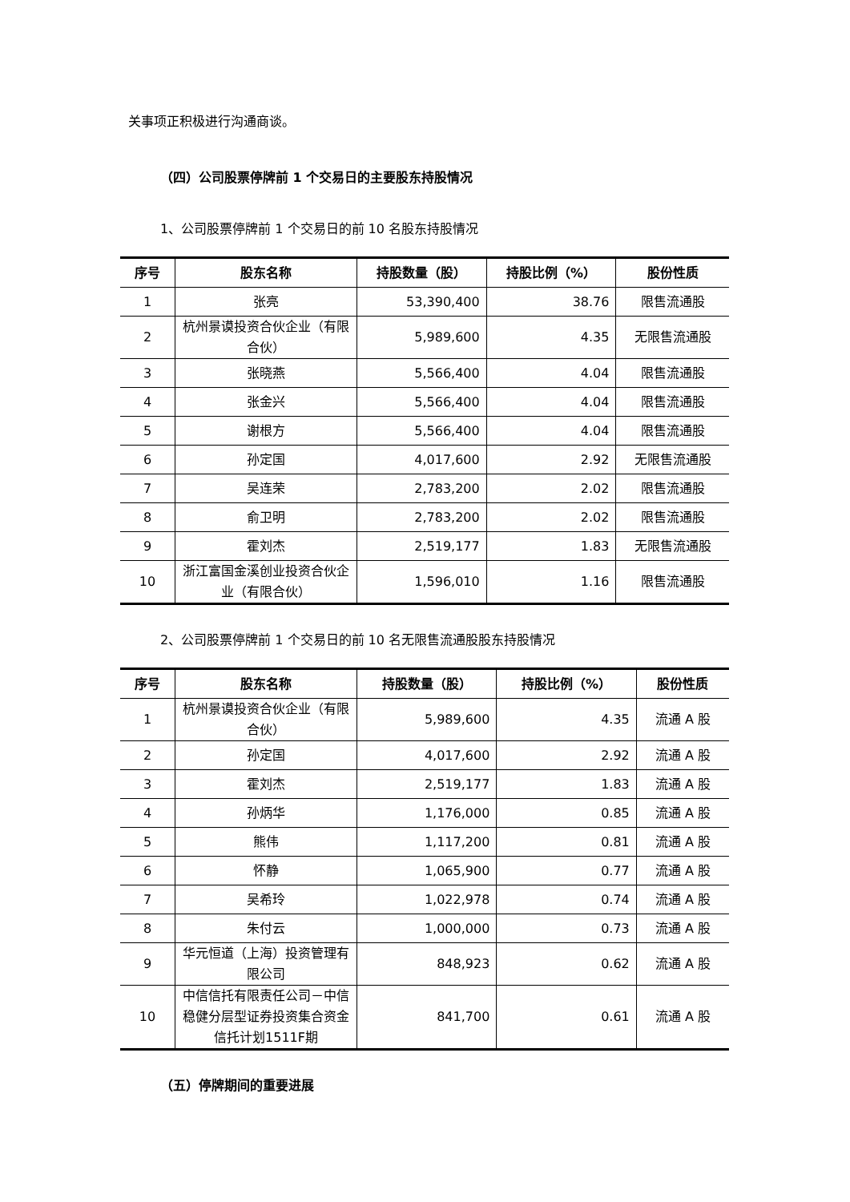关事项正积极进行沟通商谈。
（四）公司股票停牌前 1 个交易日的主要股东持股情况
1、公司股票停牌前 1 个交易日的前 10 名股东持股情况
| 序号 | 股东名称 | 持股数量（股） | 持股比例（%） | 股份性质 |
| --- | --- | --- | --- | --- |
| 1 | 张亮 | 53,390,400 | 38.76 | 限售流通股 |
| 2 | 杭州景谟投资合伙企业（有限合伙） | 5,989,600 | 4.35 | 无限售流通股 |
| 3 | 张晓燕 | 5,566,400 | 4.04 | 限售流通股 |
| 4 | 张金兴 | 5,566,400 | 4.04 | 限售流通股 |
| 5 | 谢根方 | 5,566,400 | 4.04 | 限售流通股 |
| 6 | 孙定国 | 4,017,600 | 2.92 | 无限售流通股 |
| 7 | 吴连荣 | 2,783,200 | 2.02 | 限售流通股 |
| 8 | 俞卫明 | 2,783,200 | 2.02 | 限售流通股 |
| 9 | 霍刘杰 | 2,519,177 | 1.83 | 无限售流通股 |
| 10 | 浙江富国金溪创业投资合伙企业（有限合伙） | 1,596,010 | 1.16 | 限售流通股 |
2、公司股票停牌前 1 个交易日的前 10 名无限售流通股股东持股情况
| 序号 | 股东名称 | 持股数量（股） | 持股比例（%） | 股份性质 |
| --- | --- | --- | --- | --- |
| 1 | 杭州景谟投资合伙企业（有限合伙） | 5,989,600 | 4.35 | 流通 A 股 |
| 2 | 孙定国 | 4,017,600 | 2.92 | 流通 A 股 |
| 3 | 霍刘杰 | 2,519,177 | 1.83 | 流通 A 股 |
| 4 | 孙炳华 | 1,176,000 | 0.85 | 流通 A 股 |
| 5 | 熊伟 | 1,117,200 | 0.81 | 流通 A 股 |
| 6 | 怀静 | 1,065,900 | 0.77 | 流通 A 股 |
| 7 | 吴希玲 | 1,022,978 | 0.74 | 流通 A 股 |
| 8 | 朱付云 | 1,000,000 | 0.73 | 流通 A 股 |
| 9 | 华元恒道（上海）投资管理有限公司 | 848,923 | 0.62 | 流通 A 股 |
| 10 | 中信信托有限责任公司－中信稳健分层型证券投资集合资金信托计划1511F期 | 841,700 | 0.61 | 流通 A 股 |
（五）停牌期间的重要进展